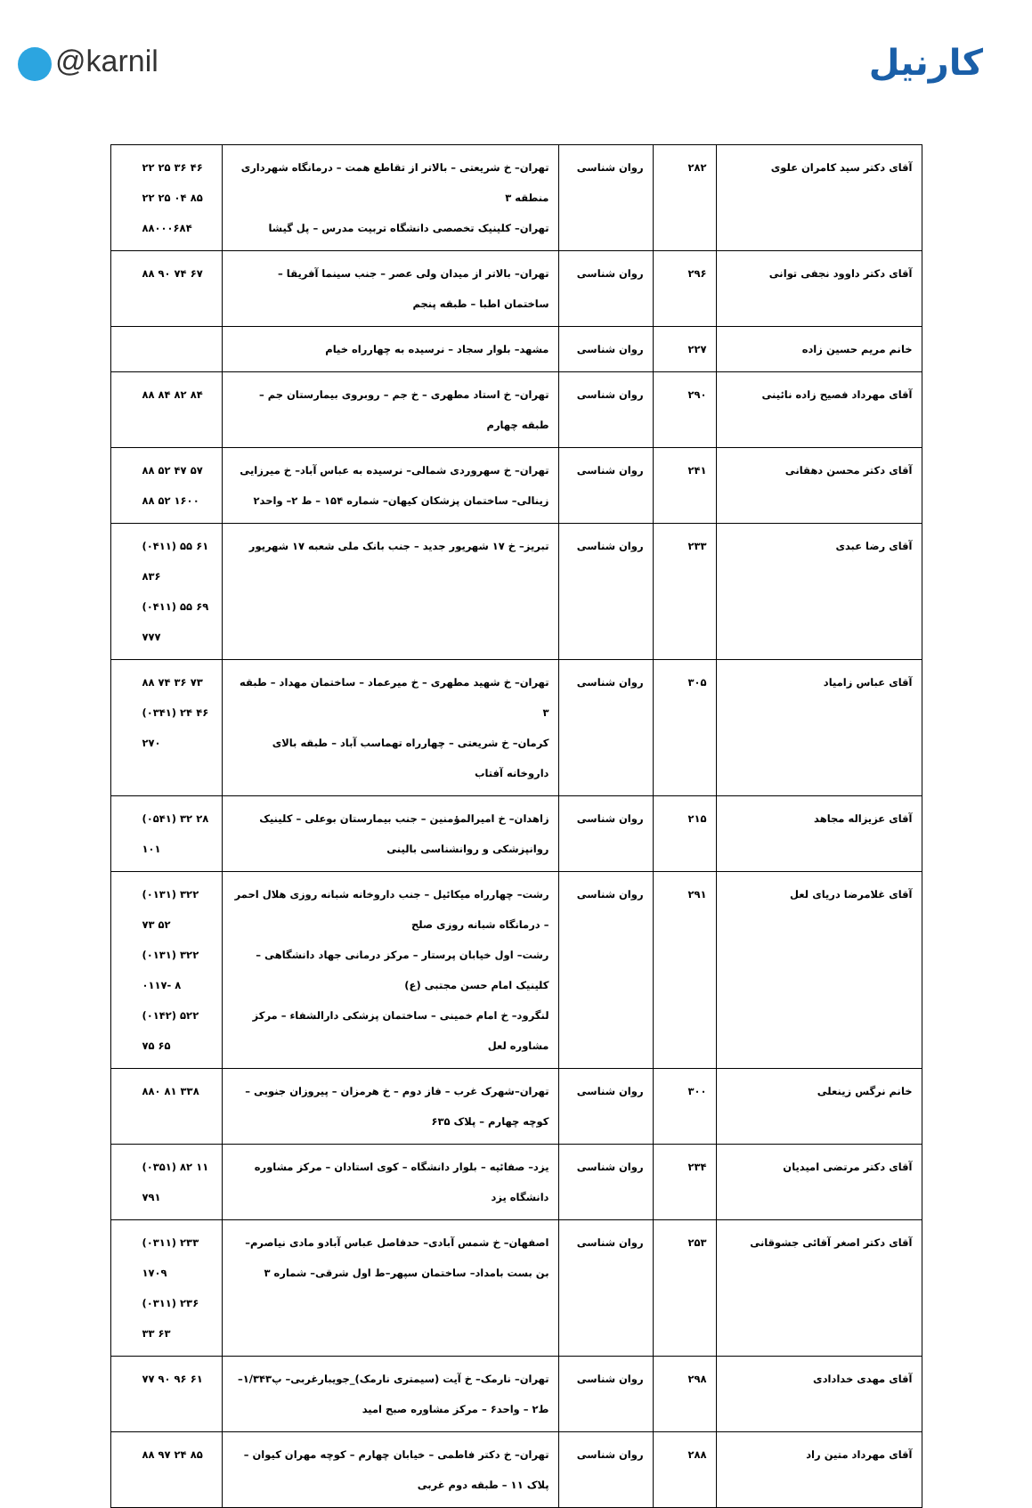@karnil
کارنیل
| آقای دکتر سید کامران علوی | ۲۸۲ | روان شناسی | تهران– خ شریعتی – بالاتر از تقاطع همت – درمانگاه شهرداری منطقه ۳ تهران– کلینیک تخصصی دانشگاه تربیت مدرس – پل گیشا | ۲۲ ۲۵ ۳۶ ۴۶ ۲۲ ۲۵ ۰۴ ۸۵ ۸۸۰۰۰۶۸۴ |
| آقای دکتر داوود نجفی توانی | ۲۹۶ | روان شناسی | تهران– بالاتر از میدان ولی عصر – جنب سینما آفریقا – ساختمان اطبا – طبقه پنجم | ۸۸ ۹۰ ۷۴ ۶۷ |
| خانم مریم حسین زاده | ۲۲۷ | روان شناسی | مشهد– بلوار سجاد – نرسیده به چهارراه خیام | |
| آقای مهرداد فصیح زاده نائینی | ۲۹۰ | روان شناسی | تهران– خ استاد مطهری – خ جم – روبروی بیمارستان جم – طبقه چهارم | ۸۸ ۸۴ ۸۲ ۸۴ |
| آقای دکتر محسن دهقانی | ۲۴۱ | روان شناسی | تهران– خ سهروردی شمالی– نرسیده به عباس آباد– خ میرزایی زینالی– ساختمان پزشکان کیهان– شماره ۱۵۴ – ط ۲– واحد۲ | ۸۸ ۵۲ ۴۷ ۵۷ ۸۸ ۵۲ ۱۶۰۰ |
| آقای رضا عبدی | ۲۳۳ | روان شناسی | تبریز– خ ۱۷ شهریور جدید – جنب بانک ملی شعبه ۱۷ شهریور | (۰۴۱۱) ۵۵ ۶۱ ۸۳۶ (۰۴۱۱) ۵۵ ۶۹ ۷۷۷ |
| آقای عباس زامیاد | ۳۰۵ | روان شناسی | تهران– خ شهید مطهری – خ میرعماد – ساختمان مهداد – طبقه ۳ کرمان– خ شریعتی – چهارراه تهماسب آباد – طبقه بالای داروخانه آفتاب | ۸۸ ۷۴ ۳۶ ۷۳ (۰۳۴۱) ۲۴ ۴۶ ۲۷۰ |
| آقای عزیزاله مجاهد | ۲۱۵ | روان شناسی | زاهدان– خ امیرالمؤمنین – جنب بیمارستان بوعلی – کلینیک روانپزشکی و روانشناسی بالینی | (۰۵۴۱) ۳۲ ۲۸ ۱۰۱ |
| آقای غلامرضا دریای لعل | ۲۹۱ | روان شناسی | رشت– چهارراه میکائیل – جنب داروخانه شبانه روزی هلال احمر – درمانگاه شبانه روزی صلح رشت– اول خیابان پرستار – مرکز درمانی جهاد دانشگاهی – کلینیک امام حسن مجتبی (ع) لنگرود– خ امام خمینی – ساختمان پزشکی دارالشفاء – مرکز مشاوره لعل | (۰۱۳۱) ۳۲۲ ۷۳ ۵۲ (۰۱۳۱) ۳۲۲ ۰۱۱۷- ۸ (۰۱۴۲) ۵۲۲ ۷۵ ۶۵ |
| خانم نرگس زینعلی | ۳۰۰ | روان شناسی | تهران–شهرک غرب – فاز دوم – خ هرمزان – پیروزان جنوبی – کوچه چهارم – پلاک ۶۳۵ | ۸۸۰ ۸۱ ۳۳۸ |
| آقای دکتر مرتضی امیدیان | ۲۳۴ | روان شناسی | یزد– صفائیه – بلوار دانشگاه – کوی استادان – مرکز مشاوره دانشگاه یزد | (۰۳۵۱) ۸۲ ۱۱ ۷۹۱ |
| آقای دکتر اصغر آقائی جشوقانی | ۲۵۳ | روان شناسی | اصفهان– خ شمس آبادی– حدفاصل عباس آبادو مادی نیاصرم– بن بست بامداد– ساختمان سپهر–ط اول شرقی– شماره ۳ | (۰۳۱۱) ۲۳۳ ۱۷۰۹ (۰۳۱۱) ۲۳۶ ۳۳ ۶۳ |
| آقای مهدی خدادادی | ۲۹۸ | روان شناسی | تهران– نارمک– خ آیت (سیمتری نارمک)_جویبارغربی– پ۱/۳۴۳– ط۲ – واحد۶ – مرکز مشاوره صبح امید | ۷۷ ۹۰ ۹۶ ۶۱ |
| آقای مهرداد متین راد | ۲۸۸ | روان شناسی | تهران– خ دکتر فاطمی – خیابان چهارم – کوچه مهران کیوان – پلاک ۱۱ – طبقه دوم غربی | ۸۸ ۹۷ ۲۴ ۸۵ |